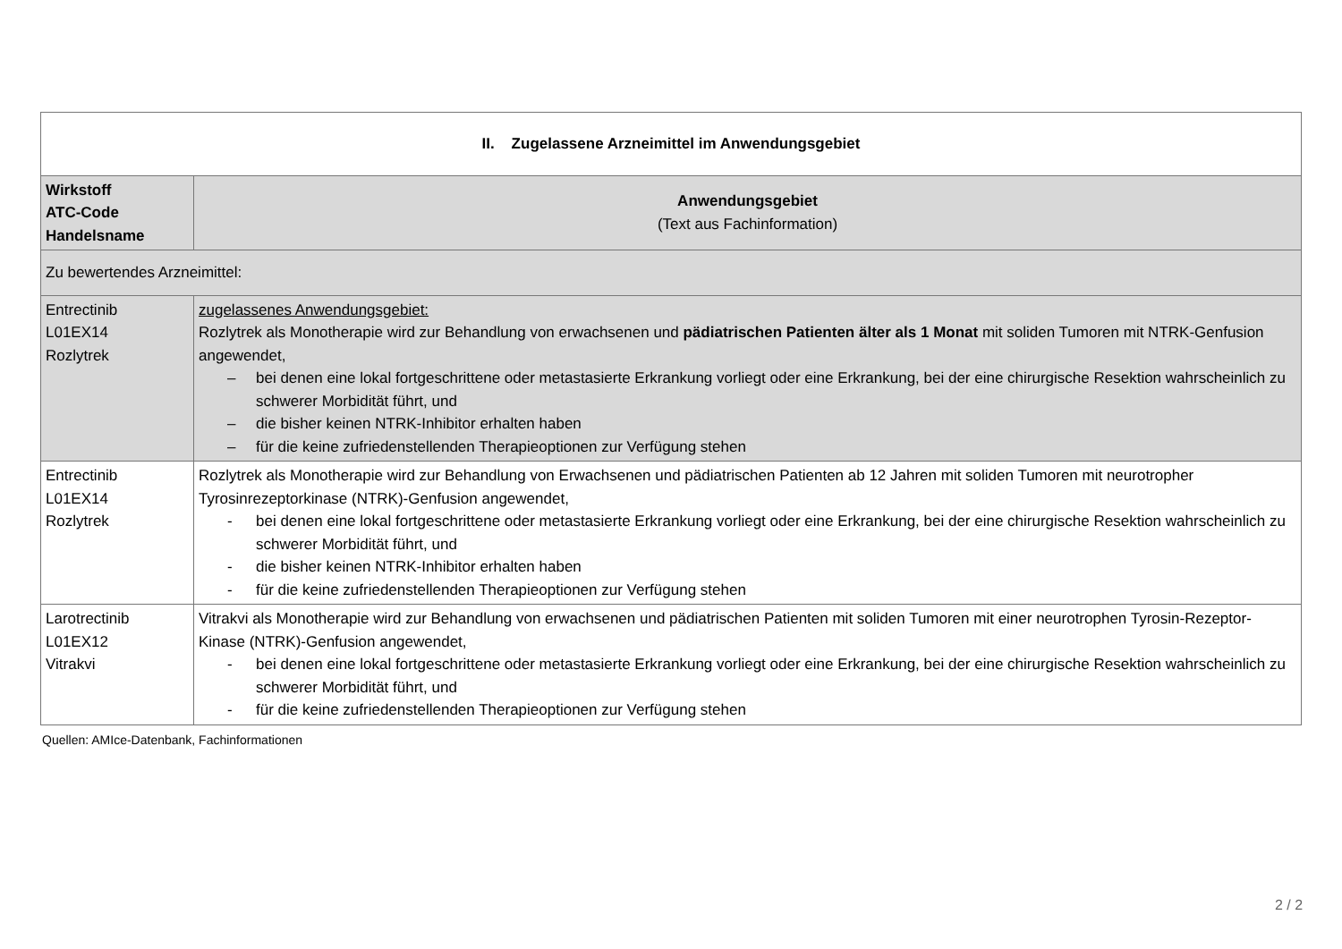| II. Zugelassene Arzneimittel im Anwendungsgebiet | |
| --- | --- |
| Wirkstoff ATC-Code Handelsname | Anwendungsgebiet (Text aus Fachinformation) |
| Zu bewertendes Arzneimittel: | |
| Entrectinib L01EX14 Rozlytrek | zugelassenes Anwendungsgebiet: Rozlytrek als Monotherapie wird zur Behandlung von erwachsenen und pädiatrischen Patienten älter als 1 Monat mit soliden Tumoren mit NTRK-Genfusion angewendet, – bei denen eine lokal fortgeschrittene oder metastasierte Erkrankung vorliegt oder eine Erkrankung, bei der eine chirurgische Resektion wahrscheinlich zu schwerer Morbidität führt, und – die bisher keinen NTRK-Inhibitor erhalten haben – für die keine zufriedenstellenden Therapieoptionen zur Verfügung stehen |
| Entrectinib L01EX14 Rozlytrek | Rozlytrek als Monotherapie wird zur Behandlung von Erwachsenen und pädiatrischen Patienten ab 12 Jahren mit soliden Tumoren mit neurotropher Tyrosinrezeptorkinase (NTRK)-Genfusion angewendet, - bei denen eine lokal fortgeschrittene oder metastasierte Erkrankung vorliegt oder eine Erkrankung, bei der eine chirurgische Resektion wahrscheinlich zu schwerer Morbidität führt, und - die bisher keinen NTRK-Inhibitor erhalten haben - für die keine zufriedenstellenden Therapieoptionen zur Verfügung stehen |
| Larotrectinib L01EX12 Vitrakvi | Vitrakvi als Monotherapie wird zur Behandlung von erwachsenen und pädiatrischen Patienten mit soliden Tumoren mit einer neurotrophen Tyrosin-Rezeptor-Kinase (NTRK)-Genfusion angewendet, - bei denen eine lokal fortgeschrittene oder metastasierte Erkrankung vorliegt oder eine Erkrankung, bei der eine chirurgische Resektion wahrscheinlich zu schwerer Morbidität führt, und - für die keine zufriedenstellenden Therapieoptionen zur Verfügung stehen |
Quellen: AMIce-Datenbank, Fachinformationen
2 / 2